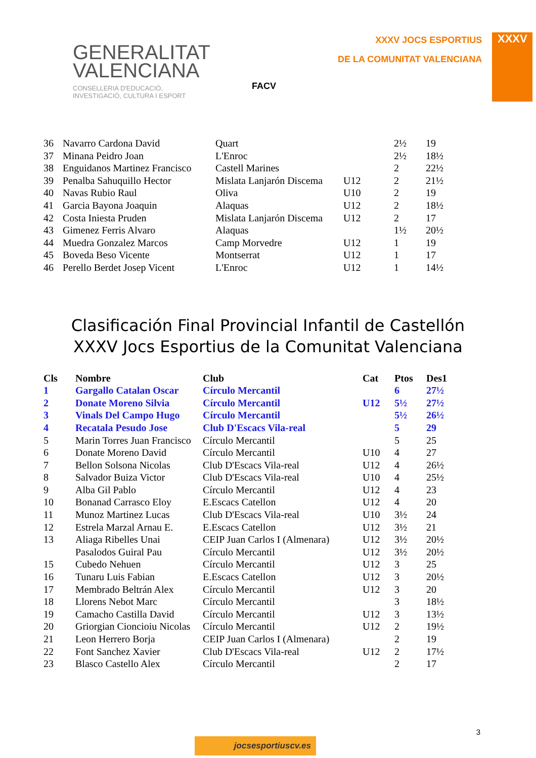GENERALITAT
VALENCIANA
CONSELLERIA D'EDUCACIÓ,
INVESTIGACIÓ, CULTURA I ESPORT
FACV
XXXV JOCS ESPORTIUS
DE LA COMUNITAT VALENCIANA
XXXV
| 36 | Navarro Cardona David | Quart | | 2½ | 19 |
| 37 | Minana Peidro Joan | L'Enroc | | 2½ | 18½ |
| 38 | Enguidanos Martinez Francisco | Castell Marines | | 2 | 22½ |
| 39 | Penalba Sahuquillo Hector | Mislata Lanjarón Discema | U12 | 2 | 21½ |
| 40 | Navas Rubio Raul | Oliva | U10 | 2 | 19 |
| 41 | Garcia Bayona Joaquin | Alaquas | U12 | 2 | 18½ |
| 42 | Costa Iniesta Pruden | Mislata Lanjarón Discema | U12 | 2 | 17 |
| 43 | Gimenez Ferris Alvaro | Alaquas | | 1½ | 20½ |
| 44 | Muedra Gonzalez Marcos | Camp Morvedre | U12 | 1 | 19 |
| 45 | Boveda Beso Vicente | Montserrat | U12 | 1 | 17 |
| 46 | Perello Berdet Josep Vicent | L'Enroc | U12 | 1 | 14½ |
Clasificación Final Provincial Infantil de Castellón
XXXV Jocs Esportius de la Comunitat Valenciana
| Cls | Nombre | Club | Cat | Ptos | Des1 |
| --- | --- | --- | --- | --- | --- |
| 1 | Gargallo Catalan Oscar | Círculo Mercantil | | 6 | 27½ |
| 2 | Donate Moreno Silvia | Círculo Mercantil | U12 | 5½ | 27½ |
| 3 | Vinals Del Campo Hugo | Círculo Mercantil | | 5½ | 26½ |
| 4 | Recatala Pesudo Jose | Club D'Escacs Vila-real | | 5 | 29 |
| 5 | Marin Torres Juan Francisco | Círculo Mercantil | | 5 | 25 |
| 6 | Donate Moreno David | Círculo Mercantil | U10 | 4 | 27 |
| 7 | Bellon Solsona Nicolas | Club D'Escacs Vila-real | U12 | 4 | 26½ |
| 8 | Salvador Buiza Victor | Club D'Escacs Vila-real | U10 | 4 | 25½ |
| 9 | Alba Gil Pablo | Círculo Mercantil | U12 | 4 | 23 |
| 10 | Bonanad Carrasco Eloy | E.Escacs Catellon | U12 | 4 | 20 |
| 11 | Munoz Martinez Lucas | Club D'Escacs Vila-real | U10 | 3½ | 24 |
| 12 | Estrela Marzal Arnau E. | E.Escacs Catellon | U12 | 3½ | 21 |
| 13 | Aliaga Ribelles Unai | CEIP Juan Carlos I (Almenara) | U12 | 3½ | 20½ |
| | Pasalodos Guiral Pau | Círculo Mercantil | U12 | 3½ | 20½ |
| 15 | Cubedo Nehuen | Círculo Mercantil | U12 | 3 | 25 |
| 16 | Tunaru Luis Fabian | E.Escacs Catellon | U12 | 3 | 20½ |
| 17 | Membrado Beltrán Alex | Círculo Mercantil | U12 | 3 | 20 |
| 18 | Llorens Nebot Marc | Círculo Mercantil | | 3 | 18½ |
| 19 | Camacho Castilla David | Círculo Mercantil | U12 | 3 | 13½ |
| 20 | Griorgian Cioncioiu Nicolas | Círculo Mercantil | U12 | 2 | 19½ |
| 21 | Leon Herrero Borja | CEIP Juan Carlos I (Almenara) | | 2 | 19 |
| 22 | Font Sanchez Xavier | Club D'Escacs Vila-real | U12 | 2 | 17½ |
| 23 | Blasco Castello Alex | Círculo Mercantil | | 2 | 17 |
jocsesportiuscv.es
3